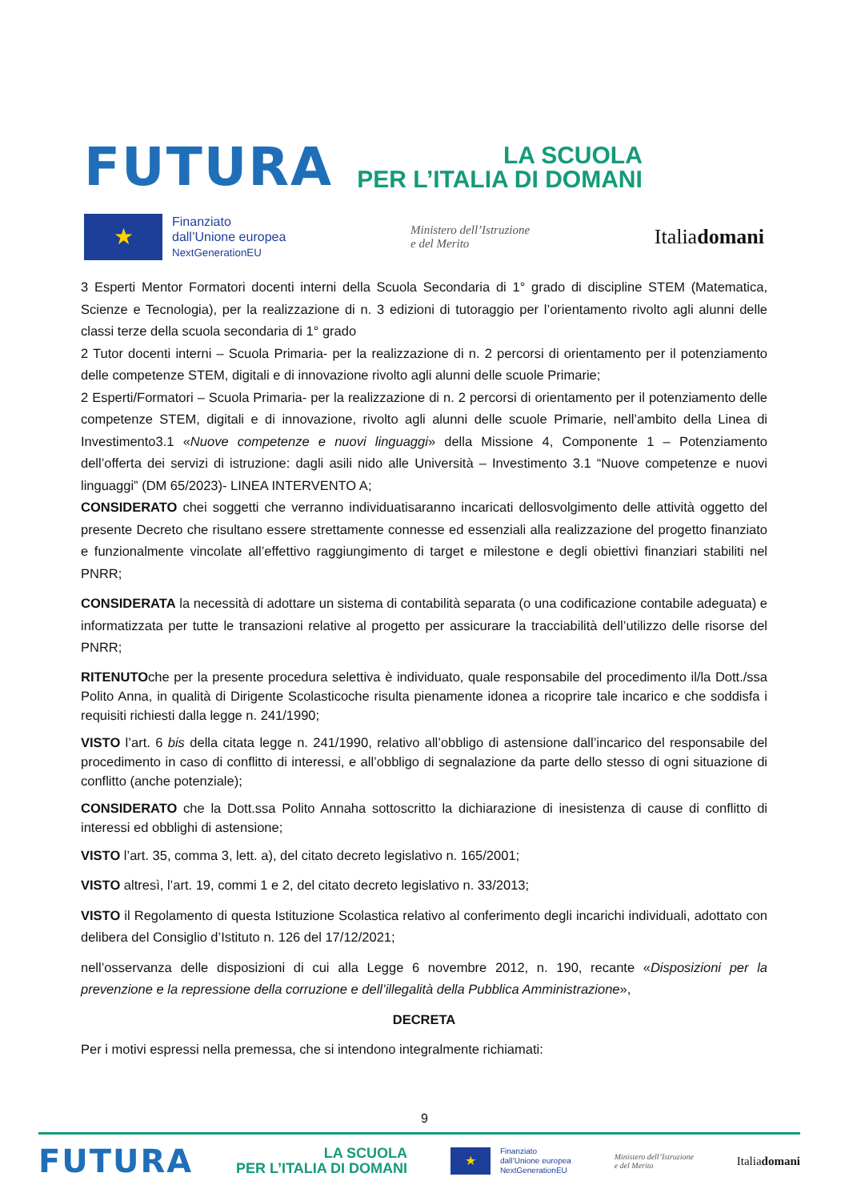FUTURA
LA SCUOLA
PER L’ITALIA DI DOMANI
★
Finanziato
dall’Unione europea
NextGenerationEU
Ministero dell’Istruzione
e del Merito
Italiadomani
3 Esperti Mentor Formatori docenti interni della Scuola Secondaria di 1° grado di discipline STEM (Matematica, Scienze e Tecnologia), per la realizzazione di n. 3 edizioni di tutoraggio per l’orientamento rivolto agli alunni delle classi terze della scuola secondaria di 1° grado
2 Tutor docenti interni – Scuola Primaria- per la realizzazione di n. 2 percorsi di orientamento per il potenziamento delle competenze STEM, digitali e di innovazione rivolto agli alunni delle scuole Primarie;
2 Esperti/Formatori – Scuola Primaria- per la realizzazione di n. 2 percorsi di orientamento per il potenziamento delle competenze STEM, digitali e di innovazione, rivolto agli alunni delle scuole Primarie, nell’ambito della Linea di Investimento3.1 «Nuove competenze e nuovi linguaggi» della Missione 4, Componente 1 – Potenziamento dell’offerta dei servizi di istruzione: dagli asili nido alle Università – Investimento 3.1 “Nuove competenze e nuovi linguaggi” (DM 65/2023)- LINEA INTERVENTO A;
CONSIDERATO chei soggetti che verranno individuatisaranno incaricati dellosvolgimento delle attività oggetto del presente Decreto che risultano essere strettamente connesse ed essenziali alla realizzazione del progetto finanziato e funzionalmente vincolate all’effettivo raggiungimento di target e milestone e degli obiettivi finanziari stabiliti nel PNRR;
CONSIDERATA la necessità di adottare un sistema di contabilità separata (o una codificazione contabile adeguata) e informatizzata per tutte le transazioni relative al progetto per assicurare la tracciabilità dell’utilizzo delle risorse del PNRR;
RITENUTOche per la presente procedura selettiva è individuato, quale responsabile del procedimento il/la Dott./ssa Polito Anna, in qualità di Dirigente Scolasticoche risulta pienamente idonea a ricoprire tale incarico e che soddisfa i requisiti richiesti dalla legge n. 241/1990;
VISTO l’art. 6 bis della citata legge n. 241/1990, relativo all’obbligo di astensione dall’incarico del responsabile del procedimento in caso di conflitto di interessi, e all’obbligo di segnalazione da parte dello stesso di ogni situazione di conflitto (anche potenziale);
CONSIDERATO che la Dott.ssa Polito Annaha sottoscritto la dichiarazione di inesistenza di cause di conflitto di interessi ed obblighi di astensione;
VISTO l’art. 35, comma 3, lett. a), del citato decreto legislativo n. 165/2001;
VISTO altresì, l’art. 19, commi 1 e 2, del citato decreto legislativo n. 33/2013;
VISTO il Regolamento di questa Istituzione Scolastica relativo al conferimento degli incarichi individuali, adottato con delibera del Consiglio d’Istituto n. 126 del 17/12/2021;
nell’osservanza delle disposizioni di cui alla Legge 6 novembre 2012, n. 190, recante «Disposizioni per la prevenzione e la repressione della corruzione e dell’illegalità della Pubblica Amministrazione»,
DECRETA
Per i motivi espressi nella premessa, che si intendono integralmente richiamati:
9
FUTURA
LA SCUOLA
PER L’ITALIA DI DOMANI
★
Finanziato
dall’Unione europea
NextGenerationEU
Ministero dell’Istruzione
e del Merito
Italiadomani